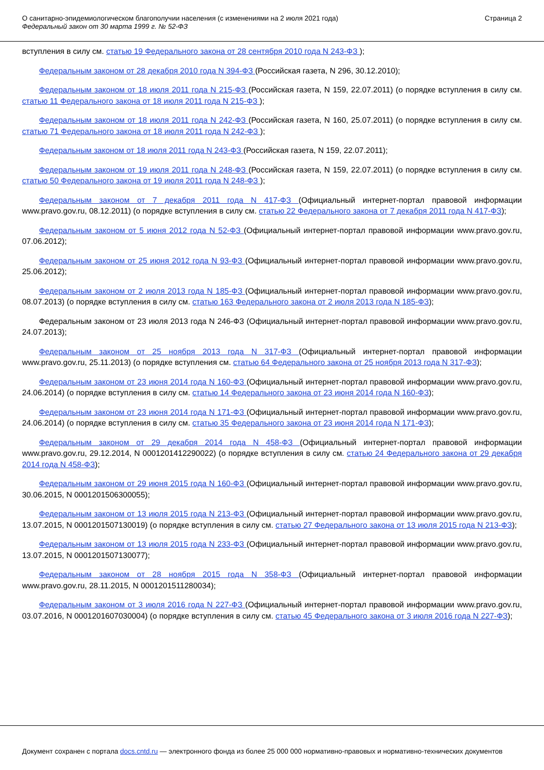О санитарно-эпидемиологическом благополучии населения (с изменениями на 2 июля 2021 года)
Федеральный закон от 30 марта 1999 г. № 52-ФЗ
Страница 2
вступления в силу см. статью 19 Федерального закона от 28 сентября 2010 года N 243-ФЗ );
Федеральным законом от 28 декабря 2010 года N 394-ФЗ (Российская газета, N 296, 30.12.2010);
Федеральным законом от 18 июля 2011 года N 215-ФЗ (Российская газета, N 159, 22.07.2011) (о порядке вступления в силу см. статью 11 Федерального закона от 18 июля 2011 года N 215-ФЗ );
Федеральным законом от 18 июля 2011 года N 242-ФЗ (Российская газета, N 160, 25.07.2011) (о порядке вступления в силу см. статью 71 Федерального закона от 18 июля 2011 года N 242-ФЗ );
Федеральным законом от 18 июля 2011 года N 243-ФЗ (Российская газета, N 159, 22.07.2011);
Федеральным законом от 19 июля 2011 года N 248-ФЗ (Российская газета, N 159, 22.07.2011) (о порядке вступления в силу см. статью 50 Федерального закона от 19 июля 2011 года N 248-ФЗ );
Федеральным законом от 7 декабря 2011 года N 417-ФЗ (Официальный интернет-портал правовой информации www.pravo.gov.ru, 08.12.2011) (о порядке вступления в силу см. статью 22 Федерального закона от 7 декабря 2011 года N 417-ФЗ);
Федеральным законом от 5 июня 2012 года N 52-ФЗ (Официальный интернет-портал правовой информации www.pravo.gov.ru, 07.06.2012);
Федеральным законом от 25 июня 2012 года N 93-ФЗ (Официальный интернет-портал правовой информации www.pravo.gov.ru, 25.06.2012);
Федеральным законом от 2 июля 2013 года N 185-ФЗ (Официальный интернет-портал правовой информации www.pravo.gov.ru, 08.07.2013) (о порядке вступления в силу см. статью 163 Федерального закона от 2 июля 2013 года N 185-ФЗ);
Федеральным законом от 23 июля 2013 года N 246-ФЗ (Официальный интернет-портал правовой информации www.pravo.gov.ru, 24.07.2013);
Федеральным законом от 25 ноября 2013 года N 317-ФЗ (Официальный интернет-портал правовой информации www.pravo.gov.ru, 25.11.2013) (о порядке вступления см. статью 64 Федерального закона от 25 ноября 2013 года N 317-ФЗ);
Федеральным законом от 23 июня 2014 года N 160-ФЗ (Официальный интернет-портал правовой информации www.pravo.gov.ru, 24.06.2014) (о порядке вступления в силу см. статью 14 Федерального закона от 23 июня 2014 года N 160-ФЗ);
Федеральным законом от 23 июня 2014 года N 171-ФЗ (Официальный интернет-портал правовой информации www.pravo.gov.ru, 24.06.2014) (о порядке вступления в силу см. статью 35 Федерального закона от 23 июня 2014 года N 171-ФЗ);
Федеральным законом от 29 декабря 2014 года N 458-ФЗ (Официальный интернет-портал правовой информации www.pravo.gov.ru, 29.12.2014, N 0001201412290022) (о порядке вступления в силу см. статью 24 Федерального закона от 29 декабря 2014 года N 458-ФЗ);
Федеральным законом от 29 июня 2015 года N 160-ФЗ (Официальный интернет-портал правовой информации www.pravo.gov.ru, 30.06.2015, N 0001201506300055);
Федеральным законом от 13 июля 2015 года N 213-ФЗ (Официальный интернет-портал правовой информации www.pravo.gov.ru, 13.07.2015, N 0001201507130019) (о порядке вступления в силу см. статью 27 Федерального закона от 13 июля 2015 года N 213-ФЗ);
Федеральным законом от 13 июля 2015 года N 233-ФЗ (Официальный интернет-портал правовой информации www.pravo.gov.ru, 13.07.2015, N 0001201507130077);
Федеральным законом от 28 ноября 2015 года N 358-ФЗ (Официальный интернет-портал правовой информации www.pravo.gov.ru, 28.11.2015, N 0001201511280034);
Федеральным законом от 3 июля 2016 года N 227-ФЗ (Официальный интернет-портал правовой информации www.pravo.gov.ru, 03.07.2016, N 0001201607030004) (о порядке вступления в силу см. статью 45 Федерального закона от 3 июля 2016 года N 227-ФЗ);
Документ сохранен с портала docs.cntd.ru — электронного фонда из более 25 000 000 нормативно-правовых и нормативно-технических документов